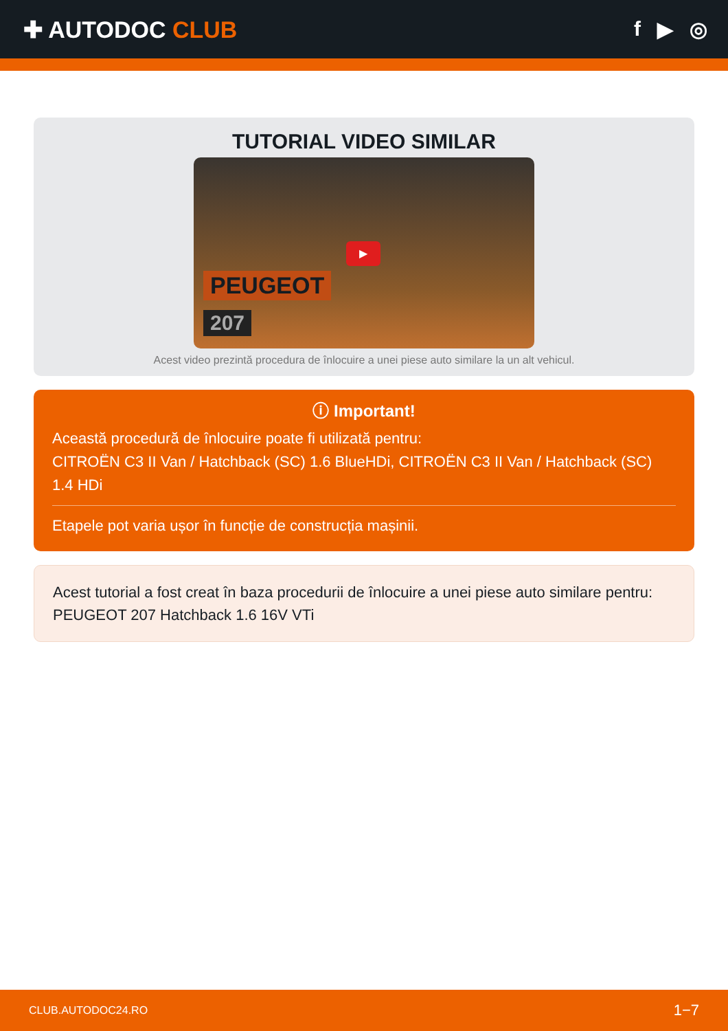✚ AUTODOC CLUB f ▶ ◎
TUTORIAL VIDEO SIMILAR
PEUGEOT
207
▶
Acest video prezintă procedura de înlocuire a unei piese auto similare la un alt vehicul.
ⓘ Important!
Această procedură de înlocuire poate fi utilizată pentru:
CITROËN C3 II Van / Hatchback (SC) 1.6 BlueHDi, CITROËN C3 II Van / Hatchback (SC) 1.4 HDi
Etapele pot varia ușor în funcție de construcția mașinii.
Acest tutorial a fost creat în baza procedurii de înlocuire a unei piese auto similare pentru: PEUGEOT 207 Hatchback 1.6 16V VTi
CLUB.AUTODOC24.RO 1−7